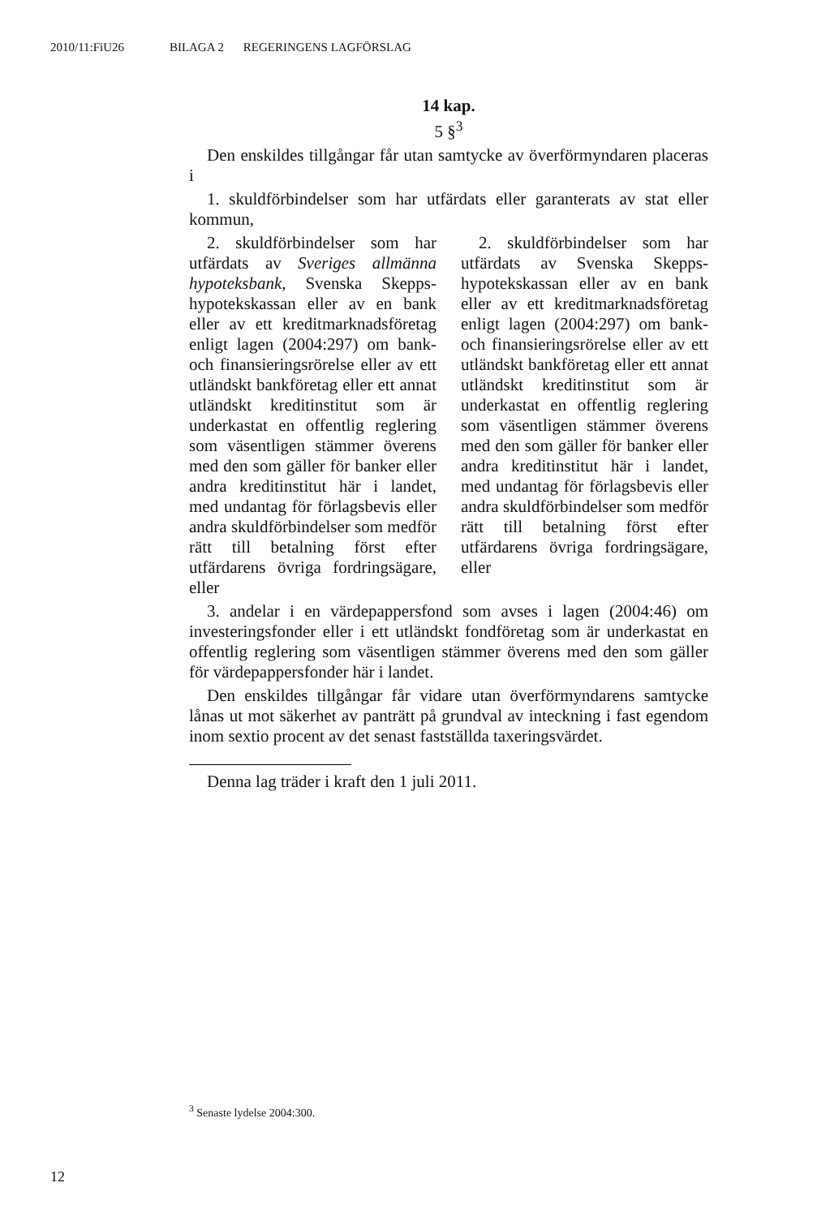2010/11:FiU26 BILAGA 2 REGERINGENS LAGFÖRSLAG
14 kap.
5 §<sup>3</sup>
Den enskildes tillgångar får utan samtycke av överförmyndaren placeras i
1. skuldförbindelser som har utfärdats eller garanterats av stat eller kommun,
2. skuldförbindelser som har utfärdats av Sveriges allmänna hypoteksbank, Svenska Skepps­hypotekskassan eller av en bank eller av ett kreditmarknadsföretag enligt lagen (2004:297) om bank- och finansieringsrörelse eller av ett utländskt bankföretag eller ett annat utländskt kreditinstitut som är underkastat en offentlig reglering som väsentligen stämmer överens med den som gäller för banker eller andra kreditinstitut här i landet, med undantag för förlagsbevis eller andra skuld­förbindelser som medför rätt till betalning först efter utfärdarens övriga fordringsägare, eller
2. skuldförbindelser som har utfärdats av Svenska Skepps­hypotekskassan eller av en bank eller av ett kreditmarknadsföretag enligt lagen (2004:297) om bank- och finansieringsrörelse eller av ett utländskt bankföretag eller ett annat utländskt kreditinstitut som är underkastat en offentlig reglering som väsentligen stämmer överens med den som gäller för banker eller andra kreditinstitut här i landet, med undantag för förlagsbevis eller andra skuld­förbindelser som medför rätt till betalning först efter utfärdarens övriga fordringsägare, eller
3. andelar i en värdepappersfond som avses i lagen (2004:46) om investeringsfonder eller i ett utländskt fondföretag som är underkastat en offentlig reglering som väsentligen stämmer överens med den som gäller för värdepappersfonder här i landet.
Den enskildes tillgångar får vidare utan överförmyndarens samtycke lånas ut mot säkerhet av panträtt på grundval av inteckning i fast egendom inom sextio procent av det senast fastställda taxeringsvärdet.
Denna lag träder i kraft den 1 juli 2011.
<sup>3</sup> Senaste lydelse 2004:300.
12